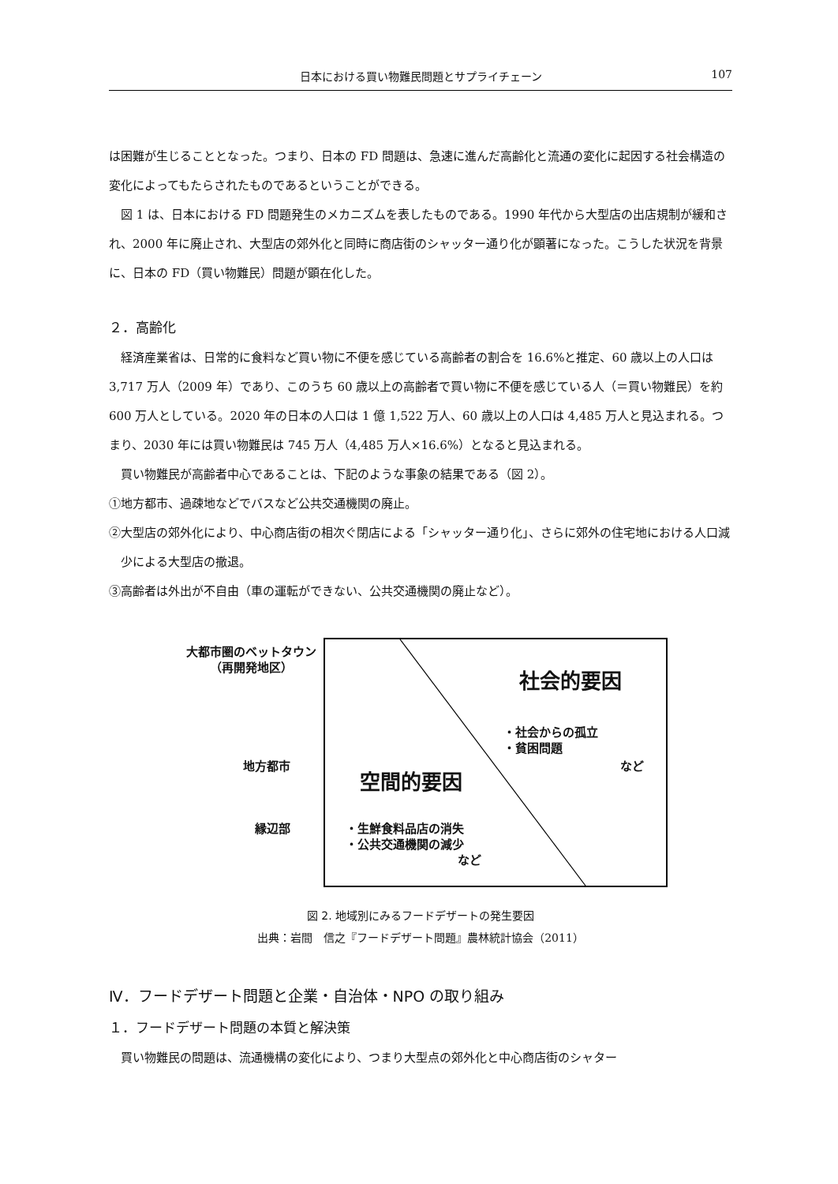日本における買い物難民問題とサプライチェーン 107
は困難が生じることとなった。つまり、日本の FD 問題は、急速に進んだ高齢化と流通の変化に起因する社会構造の変化によってもたらされたものであるということができる。
図 1 は、日本における FD 問題発生のメカニズムを表したものである。1990 年代から大型店の出店規制が緩和され、2000 年に廃止され、大型店の郊外化と同時に商店街のシャッター通り化が顕著になった。こうした状況を背景に、日本の FD（買い物難民）問題が顕在化した。
２．高齢化
経済産業省は、日常的に食料など買い物に不便を感じている高齢者の割合を 16.6%と推定、60 歳以上の人口は 3,717 万人（2009 年）であり、このうち 60 歳以上の高齢者で買い物に不便を感じている人（＝買い物難民）を約 600 万人としている。2020 年の日本の人口は 1 億 1,522 万人、60 歳以上の人口は 4,485 万人と見込まれる。つまり、2030 年には買い物難民は 745 万人（4,485 万人×16.6%）となると見込まれる。
買い物難民が高齢者中心であることは、下記のような事象の結果である（図 2）。
①地方都市、過疎地などでバスなど公共交通機関の廃止。
②大型店の郊外化により、中心商店街の相次ぐ閉店による「シャッター通り化」、さらに郊外の住宅地における人口減少による大型店の撤退。
③高齢者は外出が不自由（車の運転ができない、公共交通機関の廃止など）。
大都市圏のベットタウン
（再開発地区）
社会的要因
・社会からの孤立
・貧困問題
など
地方都市
空間的要因
縁辺部
・生鮮食料品店の消失
・公共交通機関の減少
など
図 2. 地域別にみるフードデザートの発生要因
出典：岩間　信之『フードデザート問題』農林統計協会（2011）
Ⅳ．フードデザート問題と企業・自治体・NPO の取り組み
１．フードデザート問題の本質と解決策
買い物難民の問題は、流通機構の変化により、つまり大型点の郊外化と中心商店街のシャター